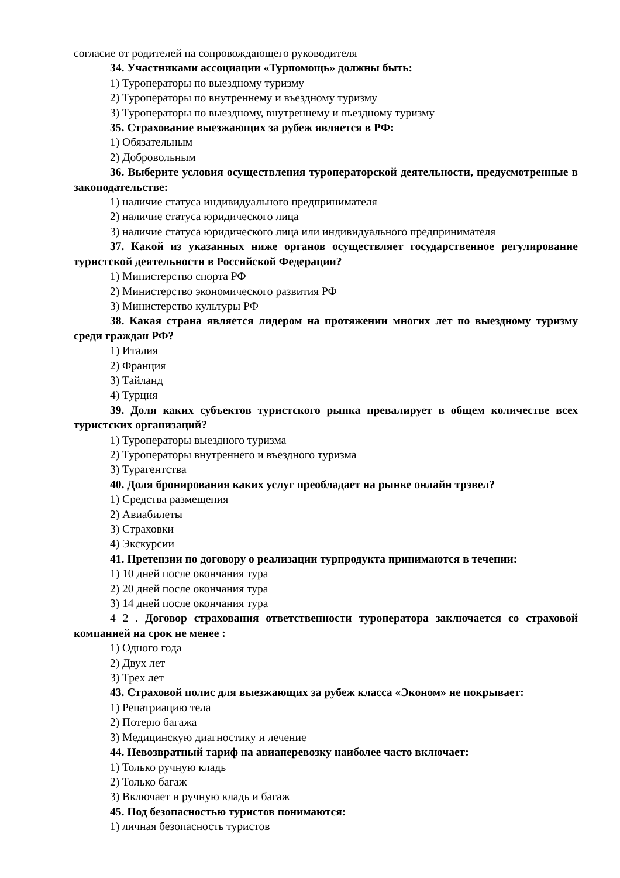согласие от родителей на сопровождающего руководителя
34. Участниками ассоциации «Турпомощь» должны быть:
1) Туроператоры по выездному туризму
2) Туроператоры по внутреннему и въездному туризму
3) Туроператоры по выездному, внутреннему и въездному туризму
35. Страхование выезжающих за рубеж является в РФ:
1) Обязательным
2) Добровольным
36. Выберите условия осуществления туроператорской деятельности, предусмотренные в законодательстве:
1) наличие статуса индивидуального предпринимателя
2) наличие статуса юридического лица
3) наличие статуса юридического лица или индивидуального предпринимателя
37. Какой из указанных ниже органов осуществляет государственное регулирование туристской деятельности в Российской Федерации?
1) Министерство спорта РФ
2) Министерство экономического развития РФ
3) Министерство культуры РФ
38. Какая страна является лидером на протяжении многих лет по выездному туризму среди граждан РФ?
1) Италия
2) Франция
3) Тайланд
4) Турция
39. Доля каких субъектов туристского рынка превалирует в общем количестве всех туристских организаций?
1) Туроператоры выездного туризма
2) Туроператоры внутреннего и въездного туризма
3) Турагентства
40. Доля бронирования каких услуг преобладает на рынке онлайн трэвел?
1) Средства размещения
2) Авиабилеты
3) Страховки
4) Экскурсии
41. Претензии по договору о реализации турпродукта принимаются в течении:
1) 10 дней после окончания тура
2) 20 дней после окончания тура
3) 14 дней после окончания тура
4 2 . Договор страхования ответственности туроператора заключается со страховой компанией на срок не менее :
1) Одного года
2) Двух лет
3) Трех лет
43. Страховой полис для выезжающих за рубеж класса «Эконом» не покрывает:
1) Репатриацию тела
2) Потерю багажа
3) Медицинскую диагностику и лечение
44. Невозвратный тариф на авиаперевозку наиболее часто включает:
1) Только ручную кладь
2) Только багаж
3) Включает и ручную кладь и багаж
45. Под безопасностью туристов понимаются:
1) личная безопасность туристов